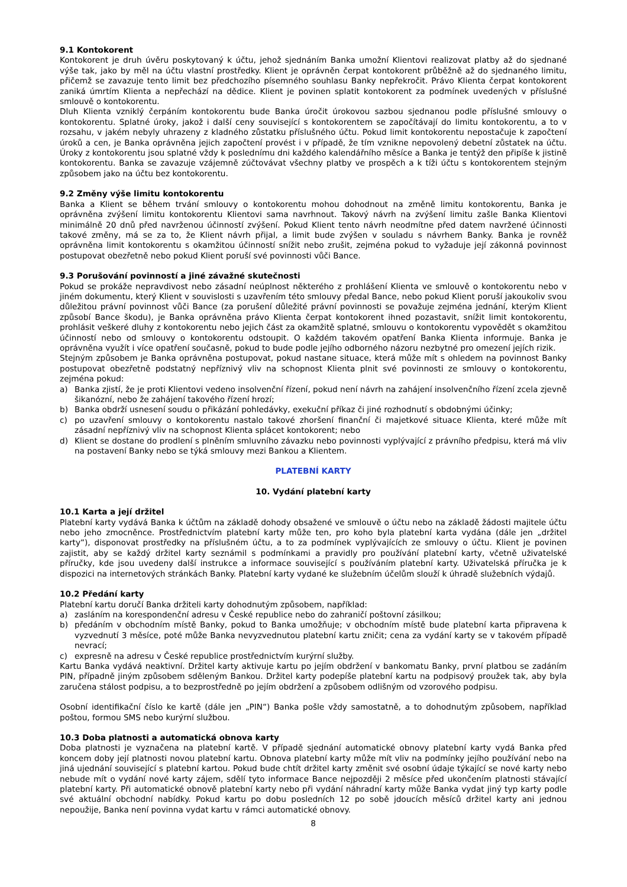9.1 Kontokorent
Kontokorent je druh úvěru poskytovaný k účtu, jehož sjednáním Banka umožní Klientovi realizovat platby až do sjednané výše tak, jako by měl na účtu vlastní prostředky. Klient je oprávněn čerpat kontokorent průběžně až do sjednaného limitu, přičemž se zavazuje tento limit bez předchozího písemného souhlasu Banky nepřekročit. Právo Klienta čerpat kontokorent zaniká úmrtím Klienta a nepřechází na dědice. Klient je povinen splatit kontokorent za podmínek uvedených v příslušné smlouvě o kontokorentu.
Dluh Klienta vzniklý čerpáním kontokorentu bude Banka úročit úrokovou sazbou sjednanou podle příslušné smlouvy o kontokorentu. Splatné úroky, jakož i další ceny související s kontokorentem se započítávají do limitu kontokorentu, a to v rozsahu, v jakém nebyly uhrazeny z kladného zůstatku příslušného účtu. Pokud limit kontokorentu nepostačuje k započtení úroků a cen, je Banka oprávněna jejich započtení provést i v případě, že tím vznikne nepovolený debetní zůstatek na účtu. Úroky z kontokorentu jsou splatné vždy k poslednímu dni každého kalendářního měsíce a Banka je tentýž den připíše k jistině kontokorentu. Banka se zavazuje vzájemně zúčtovávat všechny platby ve prospěch a k tíži účtu s kontokorentem stejným způsobem jako na účtu bez kontokorentu.
9.2 Změny výše limitu kontokorentu
Banka a Klient se během trvání smlouvy o kontokorentu mohou dohodnout na změně limitu kontokorentu, Banka je oprávněna zvýšení limitu kontokorentu Klientovi sama navrhnout. Takový návrh na zvýšení limitu zašle Banka Klientovi minimálně 20 dnů před navrženou účinností zvýšení. Pokud Klient tento návrh neodmítne před datem navržené účinnosti takové změny, má se za to, že Klient návrh přijal, a limit bude zvýšen v souladu s návrhem Banky. Banka je rovněž oprávněna limit kontokorentu s okamžitou účinností snížit nebo zrušit, zejména pokud to vyžaduje její zákonná povinnost postupovat obezřetně nebo pokud Klient poruší své povinnosti vůči Bance.
9.3 Porušování povinností a jiné závažné skutečnosti
Pokud se prokáže nepravdivost nebo zásadní neúplnost některého z prohlášení Klienta ve smlouvě o kontokorentu nebo v jiném dokumentu, který Klient v souvislosti s uzavřením této smlouvy předal Bance, nebo pokud Klient poruší jakoukoliv svou důležitou právní povinnost vůči Bance (za porušení důležité právní povinnosti se považuje zejména jednání, kterým Klient způsobí Bance škodu), je Banka oprávněna právo Klienta čerpat kontokorent ihned pozastavit, snížit limit kontokorentu, prohlásit veškeré dluhy z kontokorentu nebo jejich část za okamžitě splatné, smlouvu o kontokorentu vypovědět s okamžitou účinností nebo od smlouvy o kontokorentu odstoupit. O každém takovém opatření Banka Klienta informuje. Banka je oprávněna využít i více opatření současně, pokud to bude podle jejího odborného názoru nezbytné pro omezení jejích rizik.
Stejným způsobem je Banka oprávněna postupovat, pokud nastane situace, která může mít s ohledem na povinnost Banky postupovat obezřetně podstatný nepříznivý vliv na schopnost Klienta plnit své povinnosti ze smlouvy o kontokorentu, zejména pokud:
a) Banka zjistí, že je proti Klientovi vedeno insolvenční řízení, pokud není návrh na zahájení insolvenčního řízení zcela zjevně šikanózní, nebo že zahájení takového řízení hrozí;
b) Banka obdrží usnesení soudu o přikázání pohledávky, exekuční příkaz či jiné rozhodnutí s obdobnými účinky;
c) po uzavření smlouvy o kontokorentu nastalo takové zhoršení finanční či majetkové situace Klienta, které může mít zásadní nepříznivý vliv na schopnost Klienta splácet kontokorent; nebo
d) Klient se dostane do prodlení s plněním smluvního závazku nebo povinnosti vyplývající z právního předpisu, která má vliv na postavení Banky nebo se týká smlouvy mezi Bankou a Klientem.
PLATEBNÍ KARTY
10. Vydání platební karty
10.1 Karta a její držitel
Platební karty vydává Banka k účtům na základě dohody obsažené ve smlouvě o účtu nebo na základě žádosti majitele účtu nebo jeho zmocněnce. Prostřednictvím platební karty může ten, pro koho byla platební karta vydána (dále jen „držitel karty“), disponovat prostředky na příslušném účtu, a to za podmínek vyplývajících ze smlouvy o účtu. Klient je povinen zajistit, aby se každý držitel karty seznámil s podmínkami a pravidly pro používání platební karty, včetně uživatelské příručky, kde jsou uvedeny další instrukce a informace související s používáním platební karty. Uživatelská příručka je k dispozici na internetových stránkách Banky. Platební karty vydané ke služebním účelům slouží k úhradě služebních výdajů.
10.2 Předání karty
Platební kartu doručí Banka držiteli karty dohodnutým způsobem, například:
a) zasláním na korespondenční adresu v České republice nebo do zahraničí poštovní zásilkou;
b) předáním v obchodním místě Banky, pokud to Banka umožňuje; v obchodním místě bude platební karta připravena k vyzvednutí 3 měsíce, poté může Banka nevyzvednutou platební kartu zničit; cena za vydání karty se v takovém případě nevrací;
c) expresně na adresu v České republice prostřednictvím kurýrní služby.
Kartu Banka vydává neaktivní. Držitel karty aktivuje kartu po jejím obdržení v bankomatu Banky, první platbou se zadáním PIN, případně jiným způsobem sděleným Bankou. Držitel karty podepíše platební kartu na podpisový proužek tak, aby byla zaručena stálost podpisu, a to bezprostředně po jejím obdržení a způsobem odlišným od vzorového podpisu.
Osobní identifikační číslo ke kartě (dále jen „PIN“) Banka pošle vždy samostatně, a to dohodnutým způsobem, například poštou, formou SMS nebo kurýrní službou.
10.3 Doba platnosti a automatická obnova karty
Doba platnosti je vyznačena na platební kartě. V případě sjednání automatické obnovy platební karty vydá Banka před koncem doby její platnosti novou platební kartu. Obnova platební karty může mít vliv na podmínky jejího používání nebo na jiná ujednání související s platební kartou. Pokud bude chtít držitel karty změnit své osobní údaje týkající se nové karty nebo nebude mít o vydání nové karty zájem, sdělí tyto informace Bance nejpozději 2 měsíce před ukončením platnosti stávající platební karty. Při automatické obnově platební karty nebo při vydání náhradní karty může Banka vydat jiný typ karty podle své aktuální obchodní nabídky. Pokud kartu po dobu posledních 12 po sobě jdoucích měsíců držitel karty ani jednou nepoužije, Banka není povinna vydat kartu v rámci automatické obnovy.
8